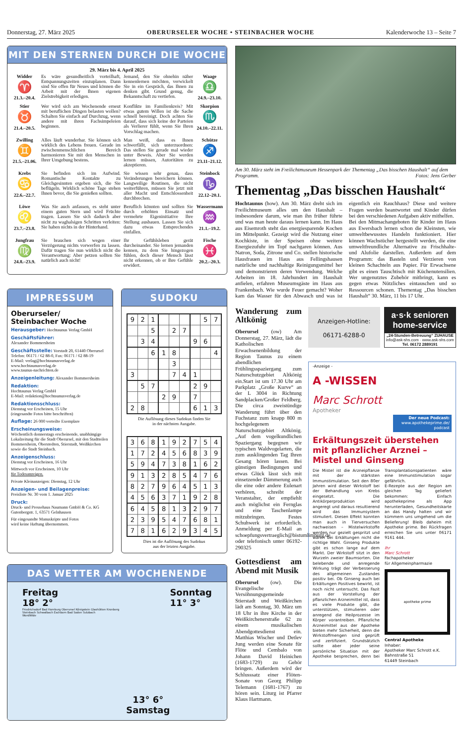Donnerstag, 27. März 2025 OBERURSELER WOCHE • STEINBACHER WOCHE Kalenderwoche 13 – Seite 7
MIT DEN STERNEN DURCH DIE WOCHE
29. März bis 4. April 2025
| Widder ♈ 21.3.–20.4. | Es wäre gesundheitlich vorteilhaft, Entspannungszeiten einzuplanen. Dann sind Sie offen für Neues und können die Arbeit mit der Ihnen eigenen Zielstrebigkeit erledigen. | Jemand, den Sie ohnehin näher kennenlernen möchten, verwickelt Sie in ein Gespräch, das Ihnen zu denken gibt. Grund genug, die Bekanntschaft zu vertiefen. | Waage ♎ 24.9.–23.10. |
| Stier ♉ 21.4.–20.5. | Wer wird sich am Wochenende erneut mit beruflichen Dingen belasten wollen? Schalten Sie einfach auf Durchzug, wenn andere mit ihren Fachsimpeleien beginnen. | Konflikte im Familienkreis? Mit etwas gutem Willen ist die Sache schnell bereinigt. Doch achten Sie darauf, dass sich keine der Parteien als Verlierer fühlt, wenn Sie Ihren Vorschlag machen. | Skorpion ♏ 24.10.–22.11. |
| Zwilling ♊ 21.5.–21.06. | Alles läuft wunderbar. Sie können sich wirklich des Lebens freuen. Gerade im zwischenmenschlichen Bereich harmonieren Sie mit den Menschen in Ihrer Umgebung bestens. | Man weiß, dass es Ihnen schwerfällt, sich unterzuordnen: Das stellen Sie gerade mal wieder unter Beweis. Aber Sie werden lernen müssen, Autoritäten zu akzeptieren. | Schütze ♐ 23.11–21.12. |
| Krebs ♋ 22.6.–22.7. | Sie befinden sich im Aufwind. Romantische Kontakte zu Gleichgesinnten ergeben sich, die Sie beflügeln. Wirklich schöne Tage stehen Ihnen bevor, die Sie genießen sollten. | Sie wissen sehr genau, dass Veränderungen bereichern können. Langweilige Routinen, die nicht weiterführen, müssen Sie jetzt mit aller Macht und Entschlossenheit durchbrechen. | Steinbock ♑ 22.12–20.1. |
| Löwe ♌ 23.7.–23.8. | Was Sie auch anfassen, es steht unter einem guten Stern und wird Früchte tragen. Lassen Sie sich dadurch aber nicht zu waghalsigen Schritten verleiten: Sie haben nichts in der Hinterhand. | Beruflich könnten und sollten Sie durch erhöhten Einsatz und vermehrte Eigeninitiative Ihre Stellung ausbauen. Lassen Sie sich dazu etwas Entsprechendes einfallen. | Wassermann ♒ 21.1.–19.2. |
| Jungfrau ♍ 24.8.–23.9. | Sie brauchen sich wegen einer Verzögerung nichts vorwerfen zu lassen. Dafür tragen Sie nun wirklich nicht die Verantwortung: Aber petzen sollten Sie natürlich auch nicht! | Ihr Gefühlsleben gerät durcheinander. Sie lernen jemanden kennen, zu dem Sie hingezogen fühlen, doch dieser Mensch lässt nicht erkennen, ob er Ihre Gefühle erwidert. | Fische ♓ 20.2.–20.3. |
IMPRESSUM
Oberurseler/
Steinbacher Woche
Herausgeber: Hochtaunus Verlag GmbH
Geschäftsführer:
Alexander Bommersheim
Geschäftsstelle: Vorstadt 20, 61440 Oberursel
Telefon: 06171 / 62 88-0, Fax: 06171 / 62 88-19
E-Mail: verlag@hochtaunusverlag.de
www.hochtaunusverlag.de
www.taunus-nachrichten.de
Anzeigenleitung: Alexander Bommersheim
Redaktion:
Hochtaunus Verlag GmbH
E-Mail: redaktion@hochtaunusverlag.de
Redaktionsschluss:
Dienstag vor Erscheinen, 15 Uhr
(eingesandte Fotos bitte beschriften)
Auflage: 26 000 verteilte Exemplare
Erscheinungsweise:
Wöchentlich donnerstags erscheinende, unabhängige Lokalzeitung für die Stadt Oberursel, mit den Stadtteilen Bommersheim, Oberstedten, Stierstadt, Weißkirchen sowie die Stadt Steinbach.
Anzeigenschluss:
Dienstag vor Erscheinen, 16 Uhr
Mittwoch vor Erscheinen, 10 Uhr
für Todesanzeigen.
Private Kleinanzeigen: Dienstag, 12 Uhr
Anzeigen- und Beilagenpreise:
Preisliste Nr. 30 vom 1. Januar 2025
Druck:
Druck- und Pressehaus Naumann GmbH & Co. KG
Gutenbergstr. 1, 63571 Gelnhausen
Für eingesandte Manuskripte und Fotos
wird keine Haftung übernommen.
SUDOKU
| 9 | 2 | 1 | | | | | 5 | 7 |
| | | 5 | | 2 | 7 | | | |
| | 3 | 4 | | | | 9 | 6 | |
| | | 6 | 1 | 8 | | | | 4 |
| | | | | 3 | | | | |
| 3 | | | | 7 | 4 | 1 | | |
| | 5 | 7 | | | | 2 | 9 | |
| | | | 2 | 9 | | 7 | | |
| 2 | 8 | | | | | 6 | 1 | 3 |
Die Auflösung dieses Sudokus finden Sie
in der nächsten Ausgabe.
| 3 | 6 | 8 | 1 | 9 | 2 | 7 | 5 | 4 |
| 1 | 7 | 2 | 4 | 5 | 6 | 8 | 3 | 9 |
| 5 | 9 | 4 | 7 | 3 | 8 | 1 | 6 | 2 |
| 9 | 1 | 3 | 2 | 8 | 5 | 4 | 7 | 6 |
| 8 | 2 | 7 | 9 | 6 | 4 | 5 | 1 | 3 |
| 4 | 5 | 6 | 3 | 7 | 1 | 9 | 2 | 8 |
| 6 | 4 | 5 | 8 | 1 | 3 | 2 | 9 | 7 |
| 2 | 3 | 9 | 5 | 4 | 7 | 6 | 8 | 1 |
| 7 | 8 | 1 | 6 | 2 | 9 | 3 | 4 | 5 |
Dies ist die Auflösung des Sudokus
aus der letzten Ausgabe.
DAS WETTER AM WOCHENENDE
Freitag
18° 2°
Friedrichsdorf Bad Homburg Oberursel Königstein Glashütten Kronberg Steinbach Schwalbach Eschborn Bad Soden Sulzbach
WordWide
13° 6°
Samstag
Sonntag
11° 3°
Am 30. März steht im Freilichtmuseum Hessenpark der Thementag „Das bisschen Haushalt“ auf dem Programm. Fotos: Jens Gerber
Thementag „Das bisschen Haushalt“
Hochtaunus (how). Am 30. März dreht sich im Freilichtmuseum alles um den Haushalt – insbesondere darum, wie man ihn früher führte und was man heute daraus lernen kann. Im Haus aus Eisemroth steht das energiesparende Kochen im Mittelpunkt. Gezeigt wird die Nutzung einer Kochkiste, in der Speisen ohne weitere Energiezufuhr im Topf nachgaren können. Aus Natron, Soda, Zitrone und Co. stellen historische Hausfrauen im Haus aus Fellingshausen natürliche und nachhaltige Reinigungsmittel her und demonstrieren deren Verwendung. Welche Arbeiten im 18. Jahrhundert im Haushalt anfielen, erfahren Museumsgäste im Haus aus Frankenbach. Wie wurde Feuer gemacht? Woher kam das Wasser für den Abwasch und was ist eigentlich ein Rauchhaus? Diese und weitere Fragen werden beantwortet und Kinder dürfen bei den verschiedenen Aufgaben aktiv mithelfen.
Bei den Mitmachangeboten für Kinder im Haus aus Ewersbach lernen schon die Kleinsten, wie umweltbewusstes Handeln funktioniert. Hier können Wachstücher hergestellt werden, die eine umweltfreundliche Alternative zu Frischhalte- und Alufolie darstellen. Außerdem auf dem Programm: das Basteln und Verzieren von kleinen Schachteln aus Papier. Für Erwachsene gibt es einen Tauschtisch mit Küchenutensilien. Wer ungenutztes Zubehör mitbringt, kann es gegen etwas Nützliches eintauschen und so Ressourcen schonen. Thementag „Das bisschen Haushalt“ 30. März, 11 bis 17 Uhr.
Wanderung zum Altkönig
Oberursel (ow) Am Donnerstag, 27. März, lädt die Katholischen Erwachsenenbildung der Region Taunus zu einem abendlichen Frühlingsspaziergang zum Naturschutzgebiet Altkönig ein.Start ist um 17.30 Uhr am Parkplatz „Große Kurve“ an der L 3004 in Richtung Sandplacken/Großer Feldberg. Die circa zweistündige Wanderung führt über den Fuchstanz zum knapp 800 m hochgelegenem Naturschutzgebiet Altkönig. „Auf dem vogelkundlichen Spaziergang begegnen wir typischen Waldvogelarten, die zum ausklingenden Tag Ihren Gesang hören lassen. Bei günstigen Bedingungen und etwas Glück lässt sich mit einsetzender Dämmerung auch die eine oder andere Eulenart verhören, schreibt der Veranstalter, der empfiehlt auch möglichst ein Fernglas und eine Taschenlampe mitzubringen. Festes Schuhwerk ist erforderlich. Anmeldung per E-Mail an schoepfungsvertraeglich@bistumlimburg.de oder telefonisch unter 06192-290325
Gottesdienst am Abend mit Musik
Oberursel (ow). Die Evangelische Versöhnungsgemeinde Stierstadt und Weißkirchen lädt am Sonntag, 30. März um 18 Uhr in ihre Kirche in der Weißkirchenerstraße 62 zu einem musikalischen Abendgottesdienst ein. Matthias Wischer und Detlev Jung werden eine Sonate für Flöte und Cembalo von Johann David Heinichen (1683-1729) zu Gehör bringen. Außerdem wird der Schlusssatz einer Flöten-Sonate von Georg Philipp Telemann (1681-1767) zu hören sein. Liturg ist Pfarrer Klaus Hartmann.
Anzeigen-Hotline:
06171-6288-0
a·s·k senioren home-service
„24-Stunden-Betreuung“ ZUHAUSE
info@ask-shs.com · www.ask-shs.com
Tel. 06172 2889191
-Anzeige -
A -WISSEN
Marc Schrott
Apotheker
Der neue Podcast: www.apothekeprime.de/ podcast
Erkältungszeit überstehen mit pflanzlicher Arznei – Mistel und Ginseng
Die Mistel ist die Arzneipflanze mit der stärksten Immunstimulation. Seit den 80er Jahren wird dieser Wirkstoff bei der Behandlung von Krebs eingesetzt. Die Antikörperproduktion wird angeregt und daraus resultierend wird das Immunsystem stimuliert. Diesen Effekt konnten man auch in Tierversuchen nachweisen – Mistelwirkstoffe werden nur gezielt gespritzt und wären bei Erkältungen nicht die richtige Wahl. Ginseng Produkte gibt es schon lange auf dem Markt. Der Wirkstoff sitzt in den Wurzeln zweier Baumsorten. Die belebende und anregende Wirkung trägt der Verbesserung des allgemeinen Zustandes positiv bei. Ob Ginseng auch bei Erkältungen Positives bewirkt, ist noch nicht untersucht. Das Fazit aus der Vorstellung der pflanzlichen Arzneimittel ist, dass es viele Produkte gibt, die unterstützen, stimulieren oder anregend die Heilprozesse im Körper vorantreiben. Pflanzliche Arzneimittel aus der Apotheke bieten mehr Sicherheit, denn die Wirkstoffmengen sind geprüft und zertifiziert. Grundsätzlich sollte aber jeder seine persönliche Situation mit der Apotheke besprechen, denn bei Transplantationspatienten wäre eine Immunstimulation sogar gefährlich.
E-Rezepte aus der Region am gleichen Tag geliefert bekommen: Einfach apothekeprime als App herunterladen, Gesundheitskarte an das Handy halten und wir kümmern uns umgehend um die Belieferung! Bleib daheim mit Apotheke prime. Bei Rückfragen erreichen Sie uns unter 06171 9161 444.
Ihr
Marc Schrott
Fachapotheker
für Allgemeinpharmazie
apotheke prime
Central Apotheke
Inhaber:
Apotheker Marc Schrott e.K.
Bahnstraße 51
61449 Steinbach